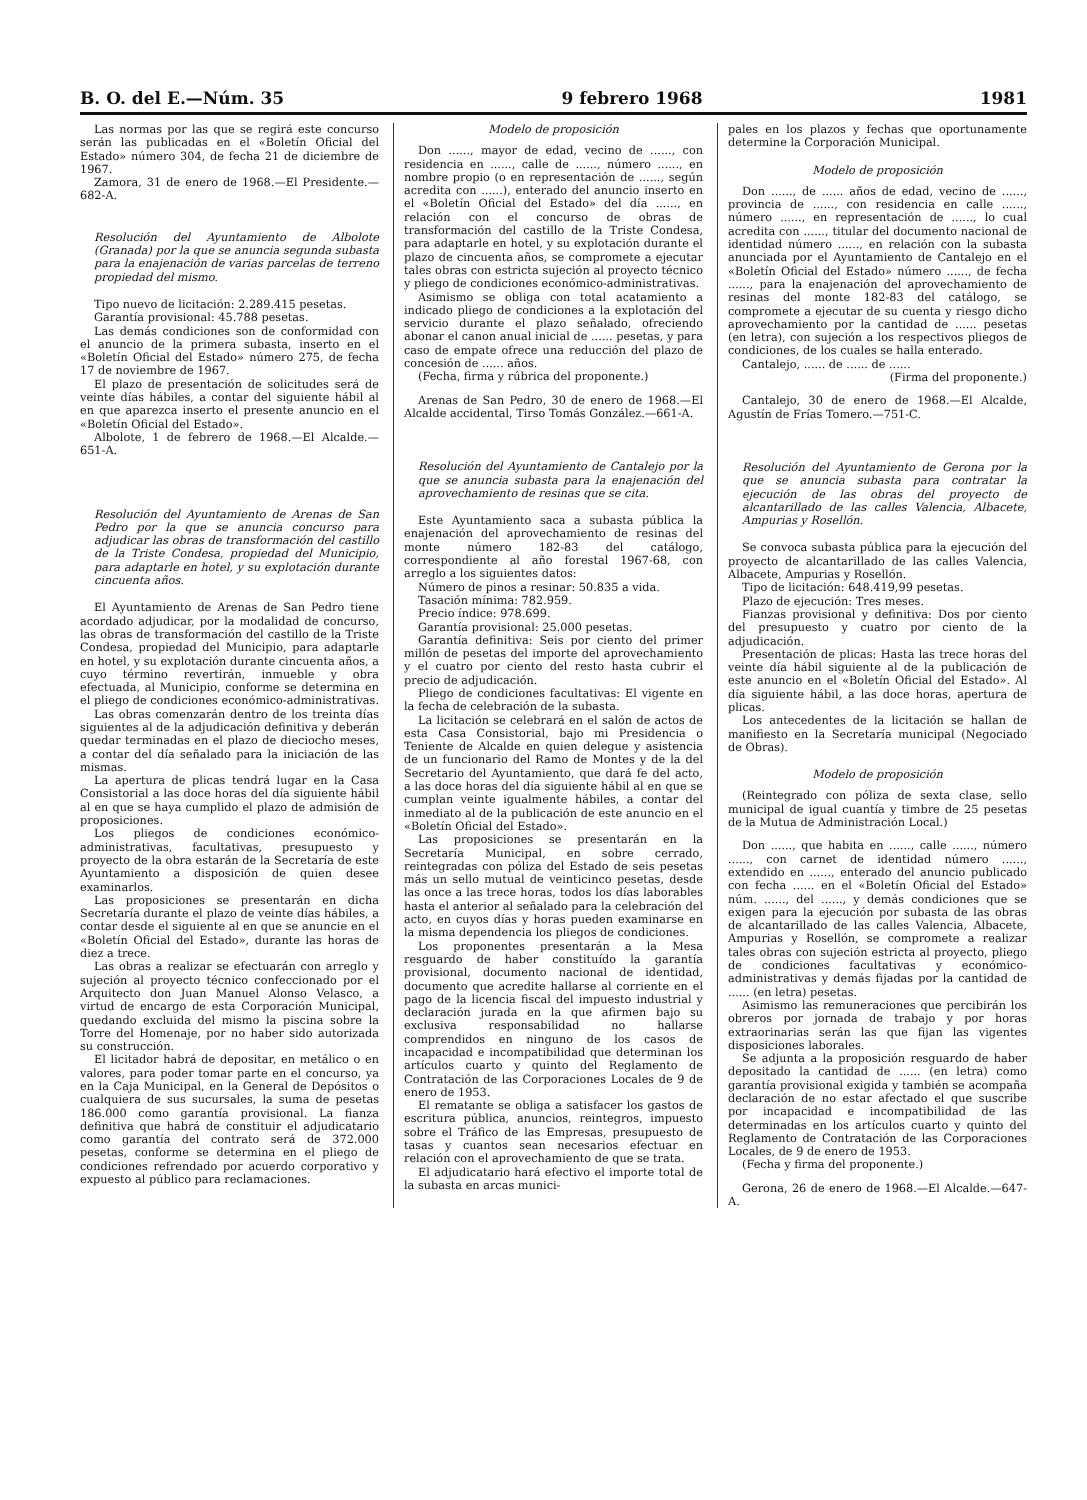B. O. del E.—Núm. 35 9 febrero 1968 1981
Las normas por las que se regirá este concurso serán las publicadas en el «Boletín Oficial del Estado» número 304, de fecha 21 de diciembre de 1967.
Zamora, 31 de enero de 1968.—El Presidente.—682-A.
Resolución del Ayuntamiento de Albolote (Granada) por la que se anuncia segunda subasta para la enajenación de varias parcelas de terreno propiedad del mismo.
Tipo nuevo de licitación: 2.289.415 pesetas.
Garantía provisional: 45.788 pesetas.
Las demás condiciones son de conformidad con el anuncio de la primera subasta, inserto en el «Boletín Oficial del Estado» número 275, de fecha 17 de noviembre de 1967.
El plazo de presentación de solicitudes será de veinte días hábiles, a contar del siguiente hábil al en que aparezca inserto el presente anuncio en el «Boletín Oficial del Estado».
Albolote, 1 de febrero de 1968.—El Alcalde.—651-A.
Resolución del Ayuntamiento de Arenas de San Pedro por la que se anuncia concurso para adjudicar las obras de transformación del castillo de la Triste Condesa, propiedad del Municipio, para adaptarle en hotel, y su explotación durante cincuenta años.
El Ayuntamiento de Arenas de San Pedro tiene acordado adjudicar, por la modalidad de concurso, las obras de transformación del castillo de la Triste Condesa, propiedad del Municipio, para adaptarle en hotel, y su explotación durante cincuenta años, a cuyo término revertirán, inmueble y obra efectuada, al Municipio, conforme se determina en el pliego de condiciones económico-administrativas.
Las obras comenzarán dentro de los treinta días siguientes al de la adjudicación definitiva y deberán quedar terminadas en el plazo de dieciocho meses, a contar del día señalado para la iniciación de las mismas.
La apertura de plicas tendrá lugar en la Casa Consistorial a las doce horas del día siguiente hábil al en que se haya cumplido el plazo de admisión de proposiciones.
Los pliegos de condiciones económico-administrativas, facultativas, presupuesto y proyecto de la obra estarán de la Secretaría de este Ayuntamiento a disposición de quien desee examinarlos.
Las proposiciones se presentarán en dicha Secretaría durante el plazo de veinte días hábiles, a contar desde el siguiente al en que se anuncie en el «Boletín Oficial del Estado», durante las horas de diez a trece.
Las obras a realizar se efectuarán con arreglo y sujeción al proyecto técnico confeccionado por el Arquitecto don Juan Manuel Alonso Velasco, a virtud de encargo de esta Corporación Municipal, quedando excluida del mismo la piscina sobre la Torre del Homenaje, por no haber sido autorizada su construcción.
El licitador habrá de depositar, en metálico o en valores, para poder tomar parte en el concurso, ya en la Caja Municipal, en la General de Depósitos o cualquiera de sus sucursales, la suma de pesetas 186.000 como garantía provisional. La fianza definitiva que habrá de constituir el adjudicatario como garantía del contrato será de 372.000 pesetas, conforme se determina en el pliego de condiciones refrendado por acuerdo corporativo y expuesto al público para reclamaciones.
Modelo de proposición
Don ......, mayor de edad, vecino de ......, con residencia en ......, calle de ......, número ......, en nombre propio (o en representación de ......, según acredita con ......), enterado del anuncio inserto en el «Boletín Oficial del Estado» del día ......, en relación con el concurso de obras de transformación del castillo de la Triste Condesa, para adaptarle en hotel, y su explotación durante el plazo de cincuenta años, se compromete a ejecutar tales obras con estricta sujeción al proyecto técnico y pliego de condiciones económico-administrativas.
Asimismo se obliga con total acatamiento a indicado pliego de condiciones a la explotación del servicio durante el plazo señalado, ofreciendo abonar el canon anual inicial de ...... pesetas, y para caso de empate ofrece una reducción del plazo de concesión de ...... años.
(Fecha, firma y rúbrica del proponente.)
Arenas de San Pedro, 30 de enero de 1968.—El Alcalde accidental, Tirso Tomás González.—661-A.
Resolución del Ayuntamiento de Cantalejo por la que se anuncia subasta para la enajenación del aprovechamiento de resinas que se cita.
Este Ayuntamiento saca a subasta pública la enajenación del aprovechamiento de resinas del monte número 182-83 del catálogo, correspondiente al año forestal 1967-68, con arreglo a los siguientes datos:
Número de pinos a resinar: 50.835 a vida.
Tasación mínima: 782.959.
Precio índice: 978.699.
Garantía provisional: 25.000 pesetas.
Garantía definitiva: Seis por ciento del primer millón de pesetas del importe del aprovechamiento y el cuatro por ciento del resto hasta cubrir el precio de adjudicación.
Pliego de condiciones facultativas: El vigente en la fecha de celebración de la subasta.
La licitación se celebrará en el salón de actos de esta Casa Consistorial, bajo mi Presidencia o Teniente de Alcalde en quien delegue y asistencia de un funcionario del Ramo de Montes y de la del Secretario del Ayuntamiento, que dará fe del acto, a las doce horas del día siguiente hábil al en que se cumplan veinte igualmente hábiles, a contar del inmediato al de la publicación de este anuncio en el «Boletín Oficial del Estado».
Las proposiciones se presentarán en la Secretaría Municipal, en sobre cerrado, reintegradas con póliza del Estado de seis pesetas más un sello mutual de veinticinco pesetas, desde las once a las trece horas, todos los días laborables hasta el anterior al señalado para la celebración del acto, en cuyos días y horas pueden examinarse en la misma dependencia los pliegos de condiciones.
Los proponentes presentarán a la Mesa resguardo de haber constituído la garantía provisional, documento nacional de identidad, documento que acredite hallarse al corriente en el pago de la licencia fiscal del impuesto industrial y declaración jurada en la que afirmen bajo su exclusiva responsabilidad no hallarse comprendidos en ninguno de los casos de incapacidad e incompatibilidad que determinan los artículos cuarto y quinto del Reglamento de Contratación de las Corporaciones Locales de 9 de enero de 1953.
El rematante se obliga a satisfacer los gastos de escritura pública, anuncios, reintegros, impuesto sobre el Tráfico de las Empresas, presupuesto de tasas y cuantos sean necesarios efectuar en relación con el aprovechamiento de que se trata.
El adjudicatario hará efectivo el importe total de la subasta en arcas munici-
pales en los plazos y fechas que oportunamente determine la Corporación Municipal.
Modelo de proposición
Don ......, de ...... años de edad, vecino de ......, provincia de ......, con residencia en calle ......, número ......, en representación de ......, lo cual acredita con ......, titular del documento nacional de identidad número ......, en relación con la subasta anunciada por el Ayuntamiento de Cantalejo en el «Boletín Oficial del Estado» número ......, de fecha ......, para la enajenación del aprovechamiento de resinas del monte 182-83 del catálogo, se compromete a ejecutar de su cuenta y riesgo dicho aprovechamiento por la cantidad de ...... pesetas (en letra), con sujeción a los respectivos pliegos de condiciones, de los cuales se halla enterado.
Cantalejo, ...... de ...... de ......
(Firma del proponente.)
Cantalejo, 30 de enero de 1968.—El Alcalde, Agustín de Frías Tomero.—751-C.
Resolución del Ayuntamiento de Gerona por la que se anuncia subasta para contratar la ejecución de las obras del proyecto de alcantarillado de las calles Valencia, Albacete, Ampurias y Rosellón.
Se convoca subasta pública para la ejecución del proyecto de alcantarillado de las calles Valencia, Albacete, Ampurias y Rosellón.
Tipo de licitación: 648.419,99 pesetas.
Plazo de ejecución: Tres meses.
Fianzas provisional y definitiva: Dos por ciento del presupuesto y cuatro por ciento de la adjudicación.
Presentación de plicas: Hasta las trece horas del veinte día hábil siguiente al de la publicación de este anuncio en el «Boletín Oficial del Estado». Al día siguiente hábil, a las doce horas, apertura de plicas.
Los antecedentes de la licitación se hallan de manifiesto en la Secretaría municipal (Negociado de Obras).
Modelo de proposición
(Reintegrado con póliza de sexta clase, sello municipal de igual cuantía y timbre de 25 pesetas de la Mutua de Administración Local.)
Don ......, que habita en ......, calle ......, número ......, con carnet de identidad número ......, extendido en ......, enterado del anuncio publicado con fecha ...... en el «Boletín Oficial del Estado» núm. ......, del ......, y demás condiciones que se exigen para la ejecución por subasta de las obras de alcantarillado de las calles Valencia, Albacete, Ampurias y Rosellón, se compromete a realizar tales obras con sujeción estricta al proyecto, pliego de condiciones facultativas y económico-administrativas y demás fijadas por la cantidad de ...... (en letra) pesetas.
Asimismo las remuneraciones que percibirán los obreros por jornada de trabajo y por horas extraorinarias serán las que fijan las vigentes disposiciones laborales.
Se adjunta a la proposición resguardo de haber depositado la cantidad de ...... (en letra) como garantía provisional exigida y también se acompaña declaración de no estar afectado el que suscribe por incapacidad e incompatibilidad de las determinadas en los artículos cuarto y quinto del Reglamento de Contratación de las Corporaciones Locales, de 9 de enero de 1953.
(Fecha y firma del proponente.)
Gerona, 26 de enero de 1968.—El Alcalde.—647-A.